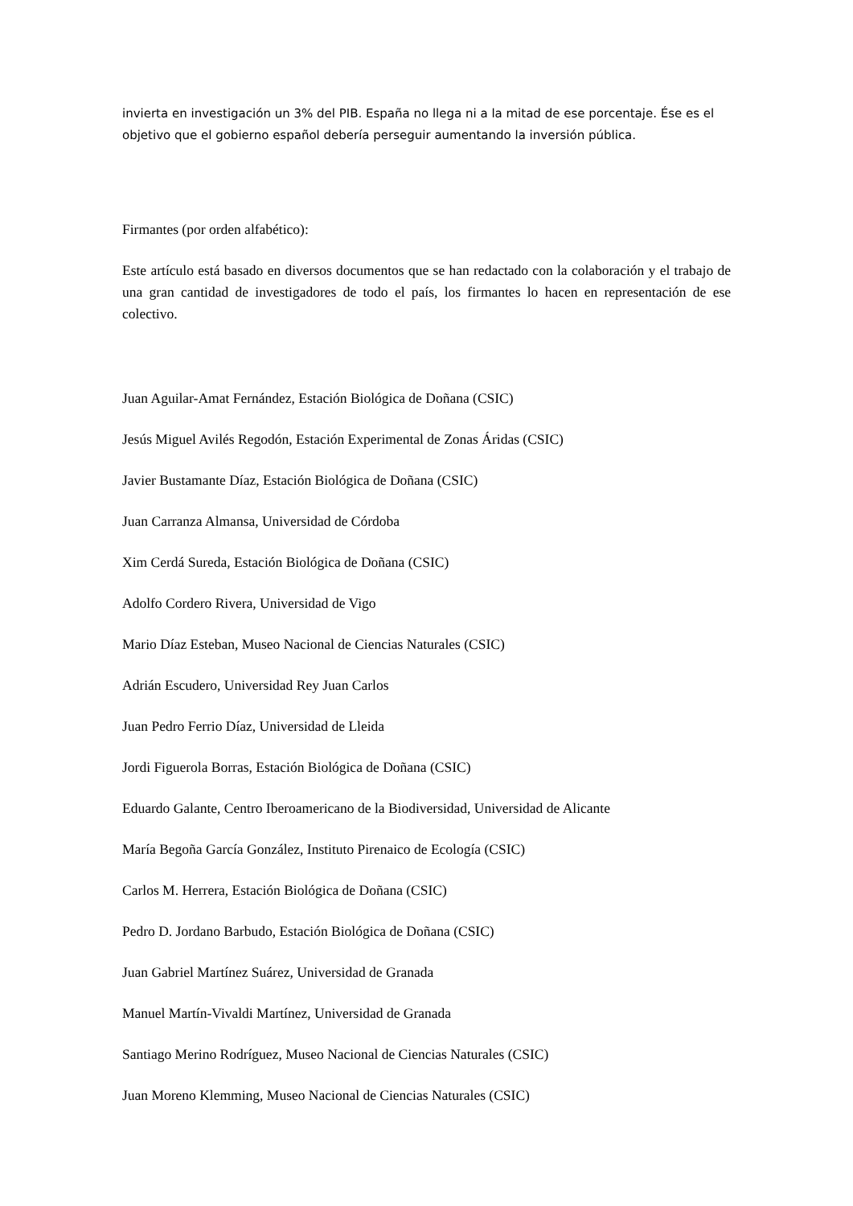invierta en investigación un 3% del PIB. España no llega ni a la mitad de ese porcentaje. Ése es el objetivo que el gobierno español debería perseguir aumentando la inversión pública.
Firmantes (por orden alfabético):
Este artículo está basado en diversos documentos que se han redactado con la colaboración y el trabajo de una gran cantidad de investigadores de todo el país, los firmantes lo hacen en representación de ese colectivo.
Juan Aguilar-Amat Fernández, Estación Biológica de Doñana (CSIC)
Jesús Miguel Avilés Regodón, Estación Experimental de Zonas Áridas (CSIC)
Javier Bustamante Díaz, Estación Biológica de Doñana (CSIC)
Juan Carranza Almansa, Universidad de Córdoba
Xim Cerdá Sureda, Estación Biológica de Doñana (CSIC)
Adolfo Cordero Rivera, Universidad de Vigo
Mario Díaz Esteban, Museo Nacional de Ciencias Naturales (CSIC)
Adrián Escudero, Universidad Rey Juan Carlos
Juan Pedro Ferrio Díaz, Universidad de Lleida
Jordi Figuerola Borras, Estación Biológica de Doñana (CSIC)
Eduardo Galante, Centro Iberoamericano de la Biodiversidad, Universidad de Alicante
María Begoña García González, Instituto Pirenaico de Ecología (CSIC)
Carlos M. Herrera, Estación Biológica de Doñana (CSIC)
Pedro D. Jordano Barbudo, Estación Biológica de Doñana (CSIC)
Juan Gabriel Martínez Suárez, Universidad de Granada
Manuel Martín-Vivaldi Martínez, Universidad de Granada
Santiago Merino Rodríguez, Museo Nacional de Ciencias Naturales (CSIC)
Juan Moreno Klemming, Museo Nacional de Ciencias Naturales (CSIC)